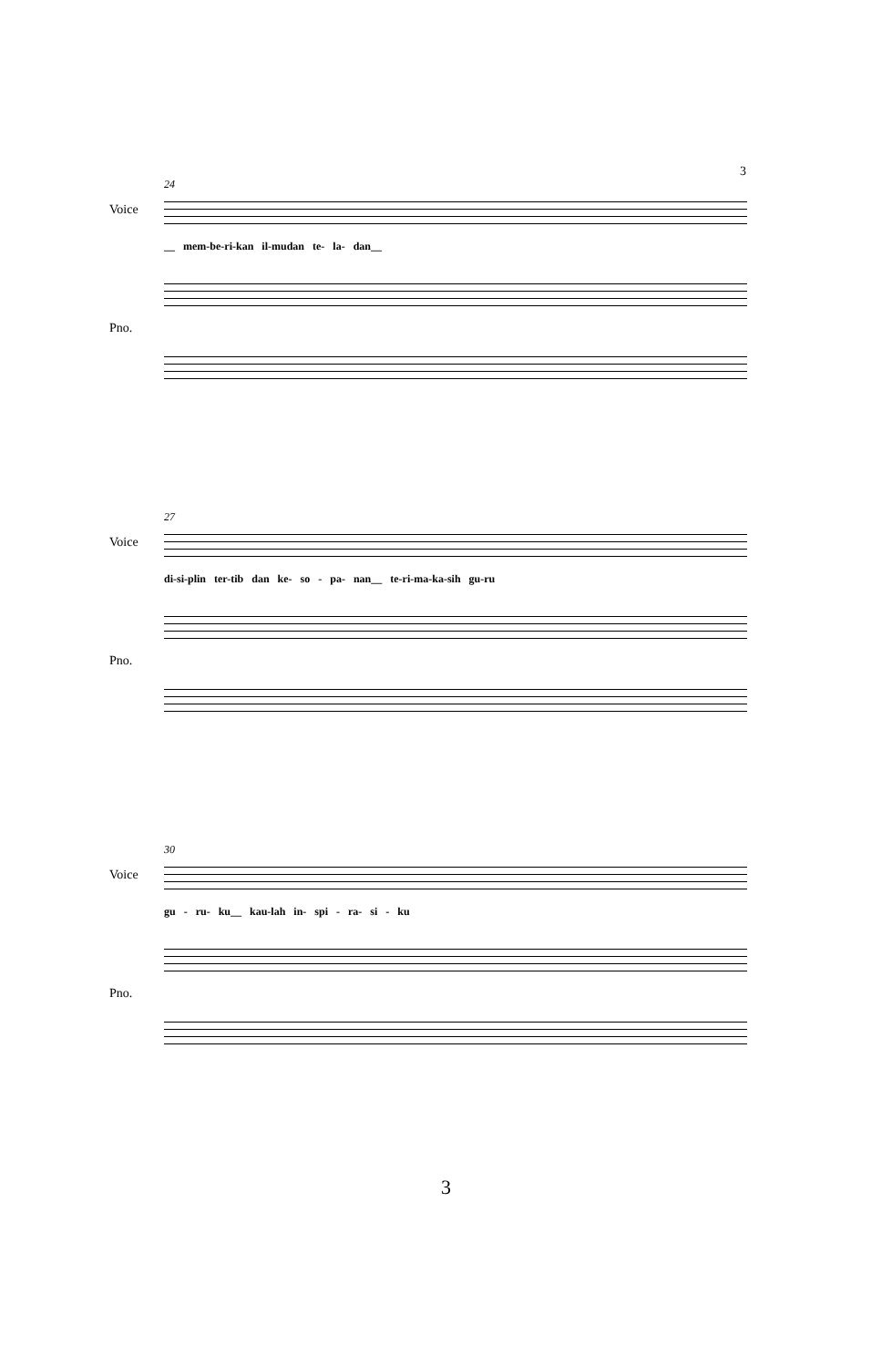3
24
Voice
__ mem-be-ri-kan il-mudan te- la- dan__
Pno.
27
Voice
di-si-plin ter-tib dan ke- so - pa- nan__ te-ri-ma-ka-sih gu-ru
Pno.
30
Voice
gu - ru- ku__ kau-lah in- spi - ra- si - ku
Pno.
3